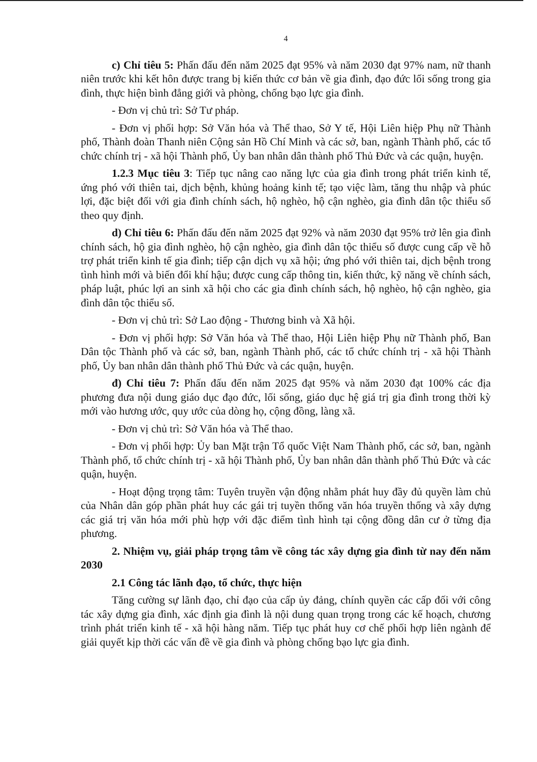4
c) Chỉ tiêu 5: Phấn đấu đến năm 2025 đạt 95% và năm 2030 đạt 97% nam, nữ thanh niên trước khi kết hôn được trang bị kiến thức cơ bản về gia đình, đạo đức lối sống trong gia đình, thực hiện bình đẳng giới và phòng, chống bạo lực gia đình.
- Đơn vị chủ trì: Sở Tư pháp.
- Đơn vị phối hợp: Sở Văn hóa và Thể thao, Sở Y tế, Hội Liên hiệp Phụ nữ Thành phố, Thành đoàn Thanh niên Cộng sản Hồ Chí Minh và các sở, ban, ngành Thành phố, các tổ chức chính trị - xã hội Thành phố, Ủy ban nhân dân thành phố Thủ Đức và các quận, huyện.
1.2.3 Mục tiêu 3: Tiếp tục nâng cao năng lực của gia đình trong phát triển kinh tế, ứng phó với thiên tai, dịch bệnh, khủng hoảng kinh tế; tạo việc làm, tăng thu nhập và phúc lợi, đặc biệt đối với gia đình chính sách, hộ nghèo, hộ cận nghèo, gia đình dân tộc thiểu số theo quy định.
d) Chỉ tiêu 6: Phấn đấu đến năm 2025 đạt 92% và năm 2030 đạt 95% trở lên gia đình chính sách, hộ gia đình nghèo, hộ cận nghèo, gia đình dân tộc thiểu số được cung cấp về hỗ trợ phát triển kinh tế gia đình; tiếp cận dịch vụ xã hội; ứng phó với thiên tai, dịch bệnh trong tình hình mới và biến đổi khí hậu; được cung cấp thông tin, kiến thức, kỹ năng về chính sách, pháp luật, phúc lợi an sinh xã hội cho các gia đình chính sách, hộ nghèo, hộ cận nghèo, gia đình dân tộc thiểu số.
- Đơn vị chủ trì: Sở Lao động - Thương binh và Xã hội.
- Đơn vị phối hợp: Sở Văn hóa và Thể thao, Hội Liên hiệp Phụ nữ Thành phố, Ban Dân tộc Thành phố và các sở, ban, ngành Thành phố, các tổ chức chính trị - xã hội Thành phố, Ủy ban nhân dân thành phố Thủ Đức và các quận, huyện.
đ) Chỉ tiêu 7: Phấn đấu đến năm 2025 đạt 95% và năm 2030 đạt 100% các địa phương đưa nội dung giáo dục đạo đức, lối sống, giáo dục hệ giá trị gia đình trong thời kỳ mới vào hương ước, quy ước của dòng họ, cộng đồng, làng xã.
- Đơn vị chủ trì: Sở Văn hóa và Thể thao.
- Đơn vị phối hợp: Ủy ban Mặt trận Tổ quốc Việt Nam Thành phố, các sở, ban, ngành Thành phố, tổ chức chính trị - xã hội Thành phố, Ủy ban nhân dân thành phố Thủ Đức và các quận, huyện.
- Hoạt động trọng tâm: Tuyên truyền vận động nhằm phát huy đầy đủ quyền làm chủ của Nhân dân góp phần phát huy các gái trị tuyền thống văn hóa truyền thống và xây dựng các giá trị văn hóa mới phù hợp với đặc điểm tình hình tại cộng đồng dân cư ở từng địa phương.
2. Nhiệm vụ, giải pháp trọng tâm về công tác xây dựng gia đình từ nay đến năm 2030
2.1 Công tác lãnh đạo, tổ chức, thực hiện
Tăng cường sự lãnh đạo, chỉ đạo của cấp ủy đảng, chính quyền các cấp đối với công tác xây dựng gia đình, xác định gia đình là nội dung quan trọng trong các kế hoạch, chương trình phát triển kinh tế - xã hội hàng năm. Tiếp tục phát huy cơ chế phối hợp liên ngành để giải quyết kịp thời các vấn đề về gia đình và phòng chống bạo lực gia đình.